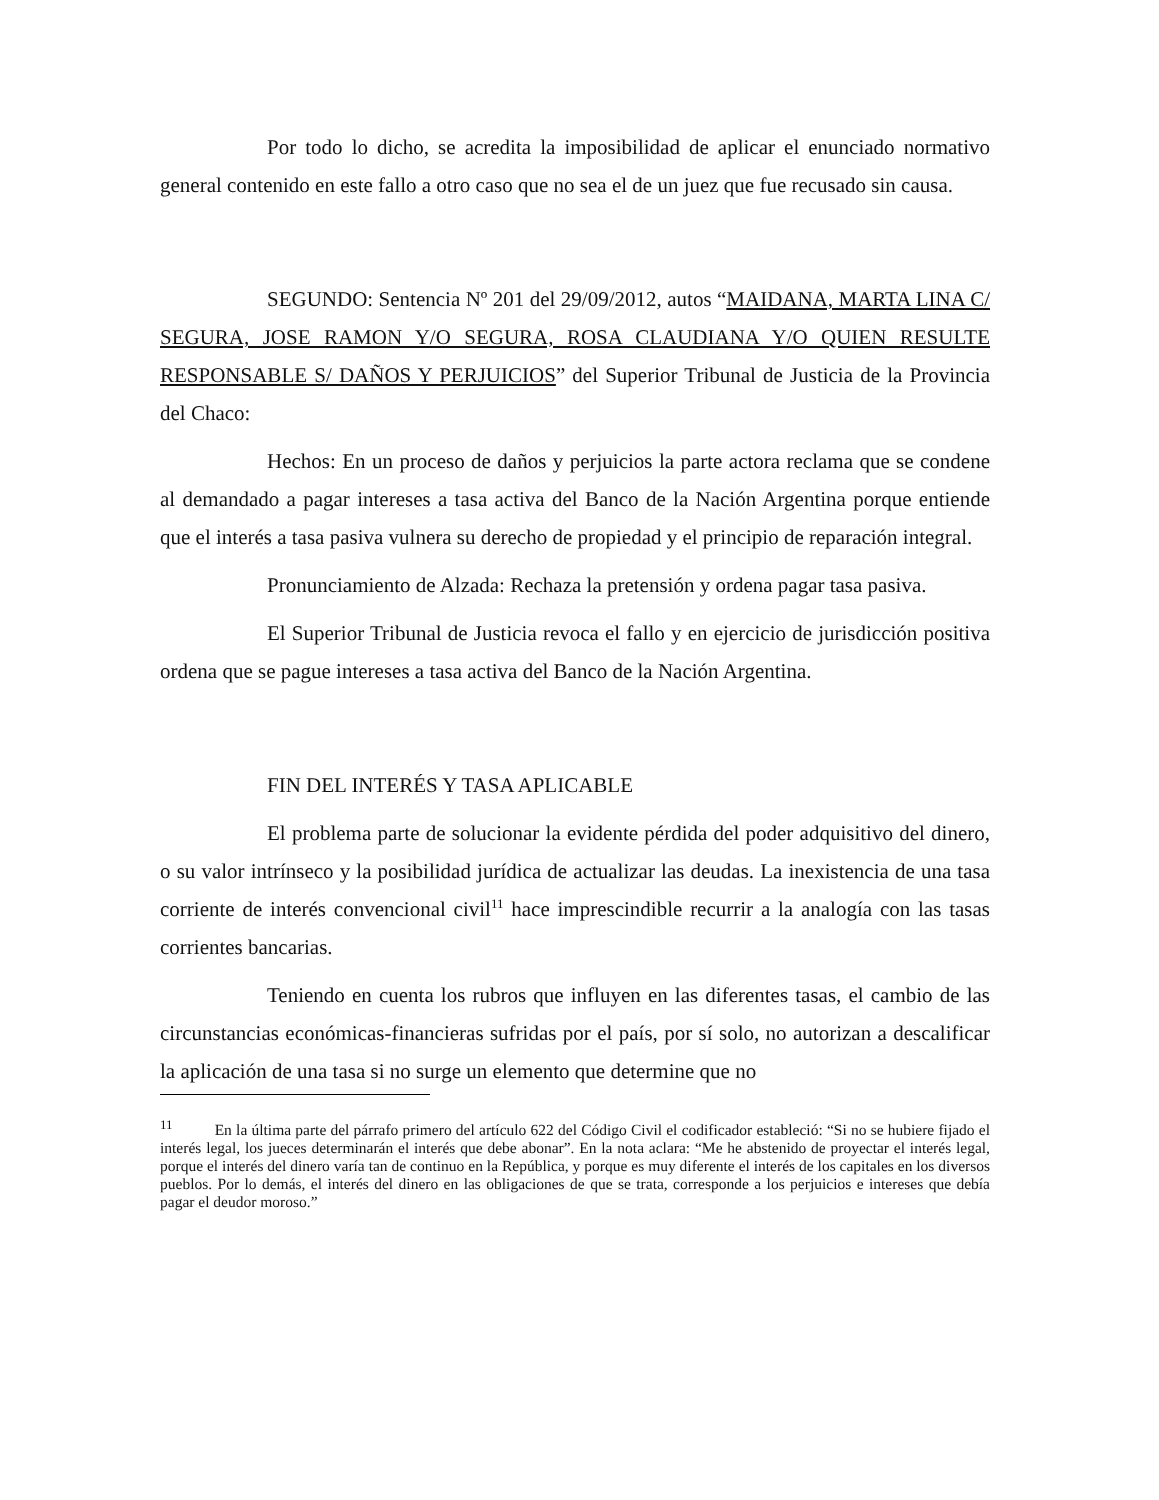Por todo lo dicho, se acredita la imposibilidad de aplicar el enunciado normativo general contenido en este fallo a otro caso que no sea el de un juez que fue recusado sin causa.
SEGUNDO: Sentencia Nº 201 del 29/09/2012, autos “MAIDANA, MARTA LINA C/ SEGURA, JOSE RAMON Y/O SEGURA, ROSA CLAUDIANA Y/O QUIEN RESULTE RESPONSABLE S/ DAÑOS Y PERJUICIOS” del Superior Tribunal de Justicia de la Provincia del Chaco:
Hechos: En un proceso de daños y perjuicios la parte actora reclama que se condene al demandado a pagar intereses a tasa activa del Banco de la Nación Argentina porque entiende que el interés a tasa pasiva vulnera su derecho de propiedad y el principio de reparación integral.
Pronunciamiento de Alzada: Rechaza la pretensión y ordena pagar tasa pasiva.
El Superior Tribunal de Justicia revoca el fallo y en ejercicio de jurisdicción positiva ordena que se pague intereses a tasa activa del Banco de la Nación Argentina.
FIN DEL INTERÉS Y TASA APLICABLE
El problema parte de solucionar la evidente pérdida del poder adquisitivo del dinero, o su valor intrínseco y la posibilidad jurídica de actualizar las deudas. La inexistencia de una tasa corriente de interés convencional civil<sup>11</sup> hace imprescindible recurrir a la analogía con las tasas corrientes bancarias.
Teniendo en cuenta los rubros que influyen en las diferentes tasas, el cambio de las circunstancias económicas-financieras sufridas por el país, por sí solo, no autorizan a descalificar la aplicación de una tasa si no surge un elemento que determine que no
<sup>11</sup> En la última parte del párrafo primero del artículo 622 del Código Civil el codificador estableció: “Si no se hubiere fijado el interés legal, los jueces determinarán el interés que debe abonar”. En la nota aclara: “Me he abstenido de proyectar el interés legal, porque el interés del dinero varía tan de continuo en la República, y porque es muy diferente el interés de los capitales en los diversos pueblos. Por lo demás, el interés del dinero en las obligaciones de que se trata, corresponde a los perjuicios e intereses que debía pagar el deudor moroso.”